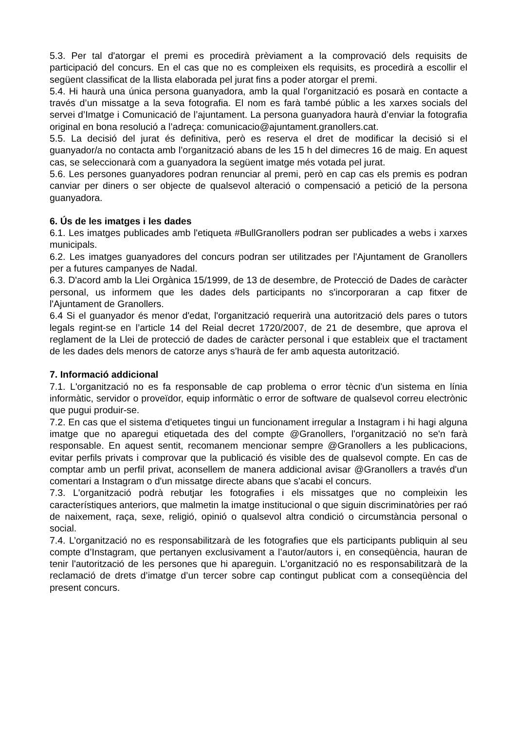5.3. Per tal d'atorgar el premi es procedirà prèviament a la comprovació dels requisits de participació del concurs. En el cas que no es compleixen els requisits, es procedirà a escollir el següent classificat de la llista elaborada pel jurat fins a poder atorgar el premi.
5.4. Hi haurà una única persona guanyadora, amb la qual l’organització es posarà en contacte a través d’un missatge a la seva fotografia. El nom es farà també públic a les xarxes socials del servei d’Imatge i Comunicació de l’ajuntament. La persona guanyadora haurà d’enviar la fotografia original en bona resolució a l’adreça: comunicacio@ajuntament.granollers.cat.
5.5. La decisió del jurat és definitiva, però es reserva el dret de modificar la decisió si el guanyador/a no contacta amb l’organització abans de les 15 h del dimecres 16 de maig. En aquest cas, se seleccionarà com a guanyadora la següent imatge més votada pel jurat.
5.6. Les persones guanyadores podran renunciar al premi, però en cap cas els premis es podran canviar per diners o ser objecte de qualsevol alteració o compensació a petició de la persona guanyadora.
6. Ús de les imatges i les dades
6.1. Les imatges publicades amb l'etiqueta #BullGranollers podran ser publicades a webs i xarxes municipals.
6.2. Les imatges guanyadores del concurs podran ser utilitzades per l'Ajuntament de Granollers per a futures campanyes de Nadal.
6.3. D'acord amb la Llei Orgànica 15/1999, de 13 de desembre, de Protecció de Dades de caràcter personal, us informem que les dades dels participants no s'incorporaran a cap fitxer de l'Ajuntament de Granollers.
6.4 Si el guanyador és menor d'edat, l'organització requerirà una autorització dels pares o tutors legals regint-se en l’article 14 del Reial decret 1720/2007, de 21 de desembre, que aprova el reglament de la Llei de protecció de dades de caràcter personal i que estableix que el tractament de les dades dels menors de catorze anys s’haurà de fer amb aquesta autorització.
7. Informació addicional
7.1. L'organització no es fa responsable de cap problema o error tècnic d'un sistema en línia informàtic, servidor o proveïdor, equip informàtic o error de software de qualsevol correu electrònic que pugui produir-se.
7.2. En cas que el sistema d'etiquetes tingui un funcionament irregular a Instagram i hi hagi alguna imatge que no aparegui etiquetada des del compte @Granollers, l'organització no se'n farà responsable. En aquest sentit, recomanem mencionar sempre @Granollers a les publicacions, evitar perfils privats i comprovar que la publicació és visible des de qualsevol compte. En cas de comptar amb un perfil privat, aconsellem de manera addicional avisar @Granollers a través d'un comentari a Instagram o d'un missatge directe abans que s'acabi el concurs.
7.3. L'organització podrà rebutjar les fotografies i els missatges que no compleixin les característiques anteriors, que malmetin la imatge institucional o que siguin discriminatòries per raó de naixement, raça, sexe, religió, opinió o qualsevol altra condició o circumstància personal o social.
7.4. L’organització no es responsabilitzarà de les fotografies que els participants publiquin al seu compte d’Instagram, que pertanyen exclusivament a l’autor/autors i, en conseqüència, hauran de tenir l'autorització de les persones que hi apareguin. L'organització no es responsabilitzarà de la reclamació de drets d’imatge d’un tercer sobre cap contingut publicat com a conseqüència del present concurs.